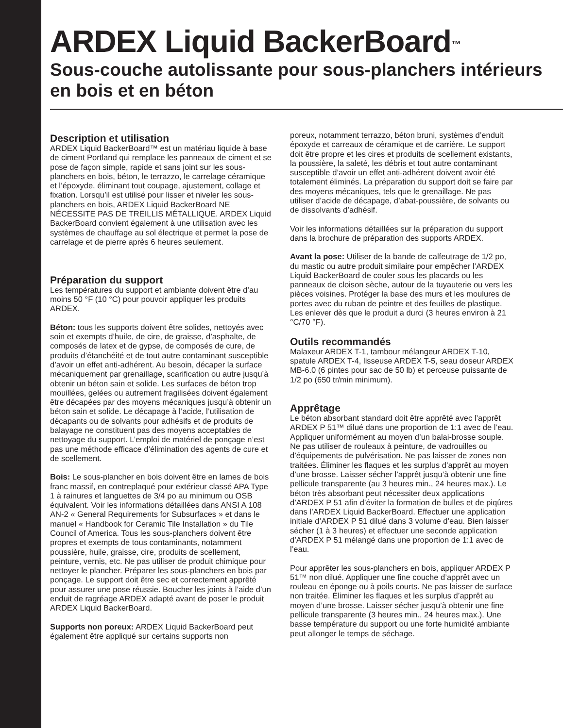ARDEX Liquid BackerBoard<sup>™</sup>
Sous-couche autolissante pour sous-planchers intérieurs en bois et en béton
Description et utilisation
ARDEX Liquid BackerBoard™ est un matériau liquide à base de ciment Portland qui remplace les panneaux de ciment et se pose de façon simple, rapide et sans joint sur les sous-planchers en bois, béton, le terrazzo, le carrelage céramique et l’époxyde, éliminant tout coupage, ajustement, collage et fixation. Lorsqu’il est utilisé pour lisser et niveler les sous-planchers en bois, ARDEX Liquid BackerBoard NE NÉCESSITE PAS DE TREILLIS MÉTALLIQUE. ARDEX Liquid BackerBoard convient également à une utilisation avec les systèmes de chauffage au sol électrique et permet la pose de carrelage et de pierre après 6 heures seulement.
Préparation du support
Les températures du support et ambiante doivent être d’au moins 50 °F (10 °C) pour pouvoir appliquer les produits ARDEX.
Béton: tous les supports doivent être solides, nettoyés avec soin et exempts d’huile, de cire, de graisse, d’asphalte, de composés de latex et de gypse, de composés de cure, de produits d’étanchéité et de tout autre contaminant susceptible d’avoir un effet anti-adhérent. Au besoin, décaper la surface mécaniquement par grenaillage, scarification ou autre jusqu’à obtenir un béton sain et solide. Les surfaces de béton trop mouillées, gelées ou autrement fragilisées doivent également être décapées par des moyens mécaniques jusqu’à obtenir un béton sain et solide. Le décapage à l’acide, l’utilisation de décapants ou de solvants pour adhésifs et de produits de balayage ne constituent pas des moyens acceptables de nettoyage du support. L’emploi de matériel de ponçage n’est pas une méthode efficace d’élimination des agents de cure et de scellement.
Bois: Le sous-plancher en bois doivent être en lames de bois franc massif, en contreplaqué pour extérieur classé APA Type 1 à rainures et languettes de 3/4 po au minimum ou OSB équivalent. Voir les informations détaillées dans ANSI A 108 AN-2 « General Requirements for Subsurfaces » et dans le manuel « Handbook for Ceramic Tile Installation » du Tile Council of America. Tous les sous-planchers doivent être propres et exempts de tous contaminants, notamment poussière, huile, graisse, cire, produits de scellement, peinture, vernis, etc. Ne pas utiliser de produit chimique pour nettoyer le plancher. Préparer les sous-planchers en bois par ponçage. Le support doit être sec et correctement apprêté pour assurer une pose réussie. Boucher les joints à l’aide d’un enduit de ragréage ARDEX adapté avant de poser le produit ARDEX Liquid BackerBoard.
Supports non poreux: ARDEX Liquid BackerBoard peut également être appliqué sur certains supports non
poreux, notamment terrazzo, béton bruni, systèmes d’enduit époxyde et carreaux de céramique et de carrière. Le support doit être propre et les cires et produits de scellement existants, la poussière, la saleté, les débris et tout autre contaminant susceptible d’avoir un effet anti-adhérent doivent avoir été totalement éliminés. La préparation du support doit se faire par des moyens mécaniques, tels que le grenaillage. Ne pas utiliser d’acide de décapage, d’abat-poussière, de solvants ou de dissolvants d’adhésif.
Voir les informations détaillées sur la préparation du support dans la brochure de préparation des supports ARDEX.
Avant la pose: Utiliser de la bande de calfeutrage de 1/2 po, du mastic ou autre produit similaire pour empêcher l’ARDEX Liquid BackerBoard de couler sous les placards ou les panneaux de cloison sèche, autour de la tuyauterie ou vers les pièces voisines. Protéger la base des murs et les moulures de portes avec du ruban de peintre et des feuilles de plastique. Les enlever dès que le produit a durci (3 heures environ à 21 °C/70 °F).
Outils recommandés
Malaxeur ARDEX T-1, tambour mélangeur ARDEX T-10, spatule ARDEX T-4, lisseuse ARDEX T-5, seau doseur ARDEX MB-6.0 (6 pintes pour sac de 50 lb) et perceuse puissante de 1/2 po (650 tr/min minimum).
Apprêtage
Le béton absorbant standard doit être apprêté avec l’apprêt ARDEX P 51™ dilué dans une proportion de 1:1 avec de l’eau. Appliquer uniformément au moyen d’un balai-brosse souple. Ne pas utiliser de rouleaux à peinture, de vadrouilles ou d’équipements de pulvérisation. Ne pas laisser de zones non traitées. Éliminer les flaques et les surplus d’apprêt au moyen d’une brosse. Laisser sécher l’apprêt jusqu’à obtenir une fine pellicule transparente (au 3 heures min., 24 heures max.). Le béton très absorbant peut nécessiter deux applications d’ARDEX P 51 afin d’éviter la formation de bulles et de piqûres dans l’ARDEX Liquid BackerBoard. Effectuer une application initiale d’ARDEX P 51 dilué dans 3 volume d’eau. Bien laisser sécher (1 à 3 heures) et effectuer une seconde application d’ARDEX P 51 mélangé dans une proportion de 1:1 avec de l’eau.
Pour apprêter les sous-planchers en bois, appliquer ARDEX P 51™ non dilué. Appliquer une fine couche d’apprêt avec un rouleau en éponge ou à poils courts. Ne pas laisser de surface non traitée. Éliminer les flaques et les surplus d’apprêt au moyen d’une brosse. Laisser sécher jusqu’à obtenir une fine pellicule transparente (3 heures min., 24 heures max.). Une basse température du support ou une forte humidité ambiante peut allonger le temps de séchage.